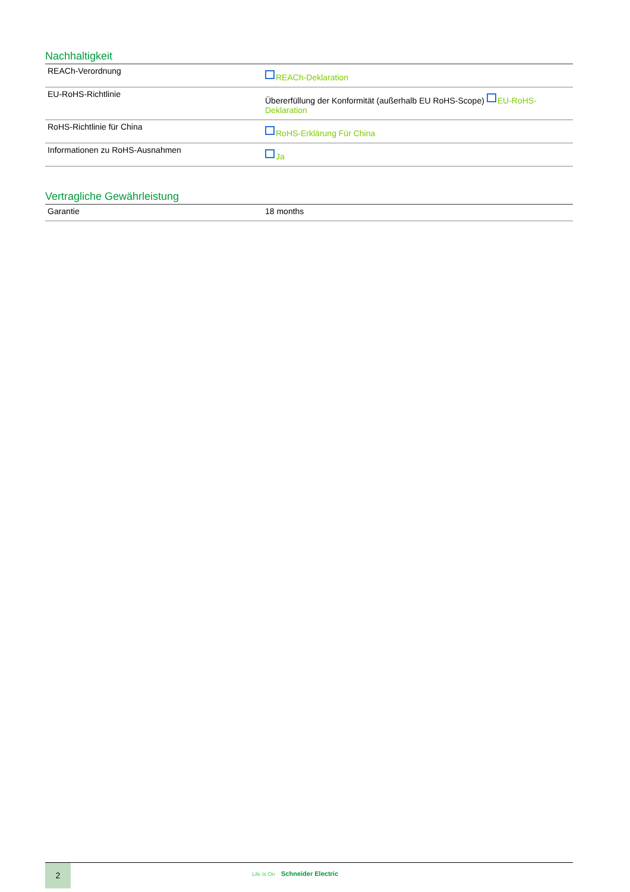Nachhaltigkeit
| REACh-Verordnung | REACh-Deklaration |
| EU-RoHS-Richtlinie | Übererfüllung der Konformität (außerhalb EU RoHS-Scope) EU-RoHS-Deklaration |
| RoHS-Richtlinie für China | RoHS-Erklärung Für China |
| Informationen zu RoHS-Ausnahmen | Ja |
Vertragliche Gewährleistung
| Garantie | 18 months |
2
Life Is On Schneider Electric